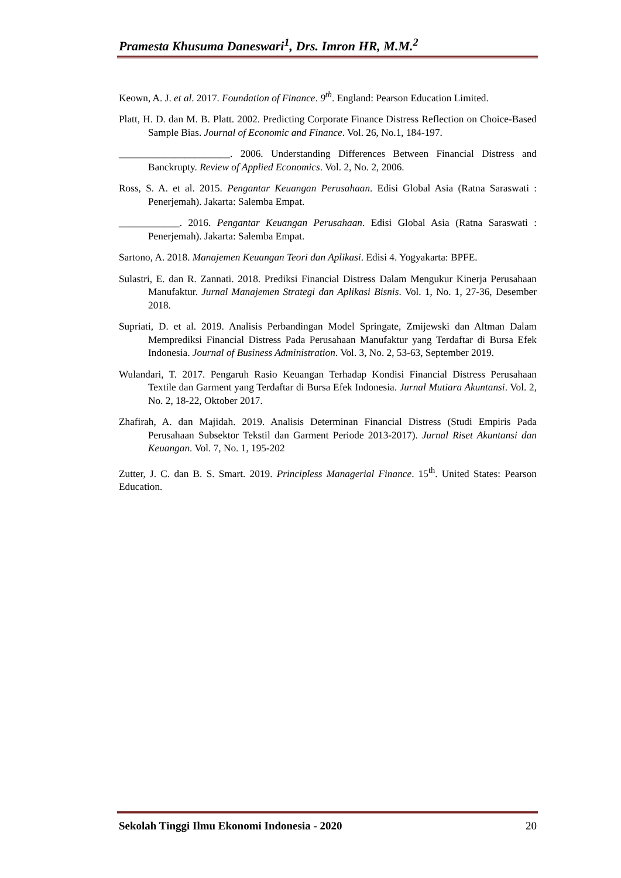Pramesta Khusuma Daneswari<sup>1</sup>, Drs. Imron HR, M.M.<sup>2</sup>
Keown, A. J. et al. 2017. Foundation of Finance. 9<sup>th</sup>. England: Pearson Education Limited.
Platt, H. D. dan M. B. Platt. 2002. Predicting Corporate Finance Distress Reflection on Choice-Based Sample Bias. Journal of Economic and Finance. Vol. 26, No.1, 184-197.
______________________. 2006. Understanding Differences Between Financial Distress and Banckrupty. Review of Applied Economics. Vol. 2, No. 2, 2006.
Ross, S. A. et al. 2015. Pengantar Keuangan Perusahaan. Edisi Global Asia (Ratna Saraswati : Penerjemah). Jakarta: Salemba Empat.
____________. 2016. Pengantar Keuangan Perusahaan. Edisi Global Asia (Ratna Saraswati : Penerjemah). Jakarta: Salemba Empat.
Sartono, A. 2018. Manajemen Keuangan Teori dan Aplikasi. Edisi 4. Yogyakarta: BPFE.
Sulastri, E. dan R. Zannati. 2018. Prediksi Financial Distress Dalam Mengukur Kinerja Perusahaan Manufaktur. Jurnal Manajemen Strategi dan Aplikasi Bisnis. Vol. 1, No. 1, 27-36, Desember 2018.
Supriati, D. et al. 2019. Analisis Perbandingan Model Springate, Zmijewski dan Altman Dalam Memprediksi Financial Distress Pada Perusahaan Manufaktur yang Terdaftar di Bursa Efek Indonesia. Journal of Business Administration. Vol. 3, No. 2, 53-63, September 2019.
Wulandari, T. 2017. Pengaruh Rasio Keuangan Terhadap Kondisi Financial Distress Perusahaan Textile dan Garment yang Terdaftar di Bursa Efek Indonesia. Jurnal Mutiara Akuntansi. Vol. 2, No. 2, 18-22, Oktober 2017.
Zhafirah, A. dan Majidah. 2019. Analisis Determinan Financial Distress (Studi Empiris Pada Perusahaan Subsektor Tekstil dan Garment Periode 2013-2017). Jurnal Riset Akuntansi dan Keuangan. Vol. 7, No. 1, 195-202
Zutter, J. C. dan B. S. Smart. 2019. Principless Managerial Finance. 15<sup>th</sup>. United States: Pearson Education.
Sekolah Tinggi Ilmu Ekonomi Indonesia - 2020 20